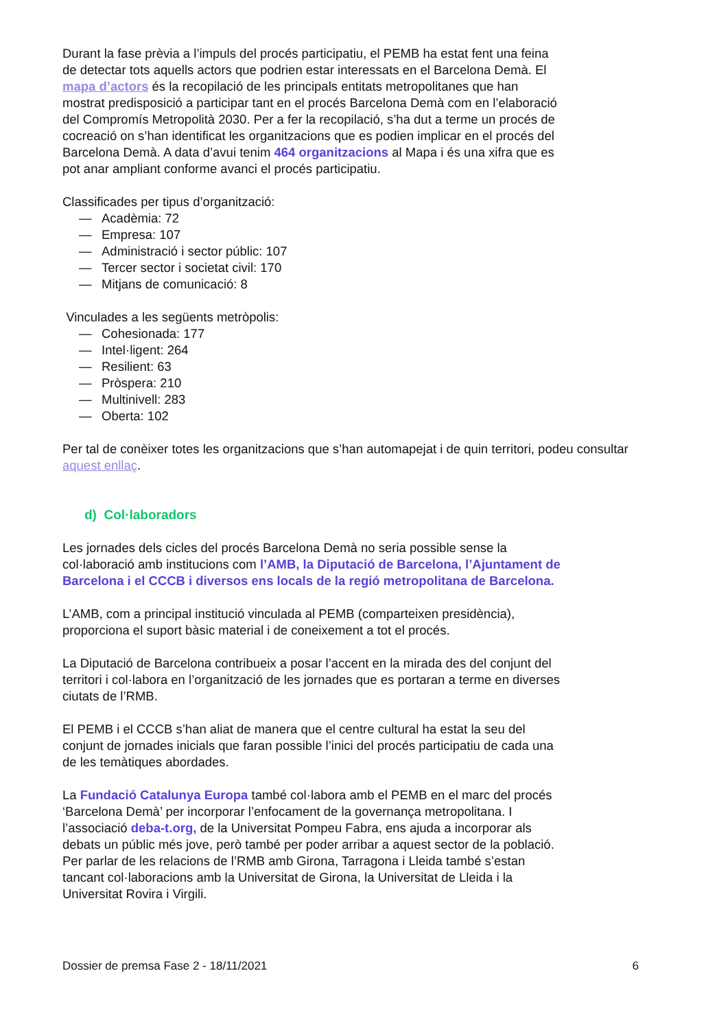Durant la fase prèvia a l’impuls del procés participatiu, el PEMB ha estat fent una feina de detectar tots aquells actors que podrien estar interessats en el Barcelona Demà. El mapa d’actors és la recopilació de les principals entitats metropolitanes que han mostrat predisposició a participar tant en el procés Barcelona Demà com en l’elaboració del Compromís Metropolità 2030. Per a fer la recopilació, s’ha dut a terme un procés de cocreació on s’han identificat les organitzacions que es podien implicar en el procés del Barcelona Demà. A data d’avui tenim 464 organitzacions al Mapa i és una xifra que es pot anar ampliant conforme avanci el procés participatiu.
Classificades per tipus d’organització:
— Acadèmia: 72
— Empresa: 107
— Administració i sector públic: 107
— Tercer sector i societat civil: 170
— Mitjans de comunicació: 8
Vinculades a les següents metròpolis:
— Cohesionada: 177
— Intel·ligent: 264
— Resilient: 63
— Pròspera: 210
— Multinivell: 283
— Oberta: 102
Per tal de conèixer totes les organitzacions que s’han automapejat i de quin territori, podeu consultar aquest enllaç.
d) Col·laboradors
Les jornades dels cicles del procés Barcelona Demà no seria possible sense la col·laboració amb institucions com l’AMB, la Diputació de Barcelona, l’Ajuntament de Barcelona i el CCCB i diversos ens locals de la regió metropolitana de Barcelona.
L’AMB, com a principal institució vinculada al PEMB (comparteixen presidència), proporciona el suport bàsic material i de coneixement a tot el procés.
La Diputació de Barcelona contribueix a posar l’accent en la mirada des del conjunt del territori i col·labora en l’organització de les jornades que es portaran a terme en diverses ciutats de l’RMB.
El PEMB i el CCCB s’han aliat de manera que el centre cultural ha estat la seu del conjunt de jornades inicials que faran possible l’inici del procés participatiu de cada una de les temàtiques abordades.
La Fundació Catalunya Europa també col·labora amb el PEMB en el marc del procés ‘Barcelona Demà’ per incorporar l’enfocament de la governança metropolitana. I l’associació deba-t.org, de la Universitat Pompeu Fabra, ens ajuda a incorporar als debats un públic més jove, però també per poder arribar a aquest sector de la població. Per parlar de les relacions de l’RMB amb Girona, Tarragona i Lleida també s’estan tancant col·laboracions amb la Universitat de Girona, la Universitat de Lleida i la Universitat Rovira i Virgili.
Dossier de premsa Fase 2 - 18/11/2021 6